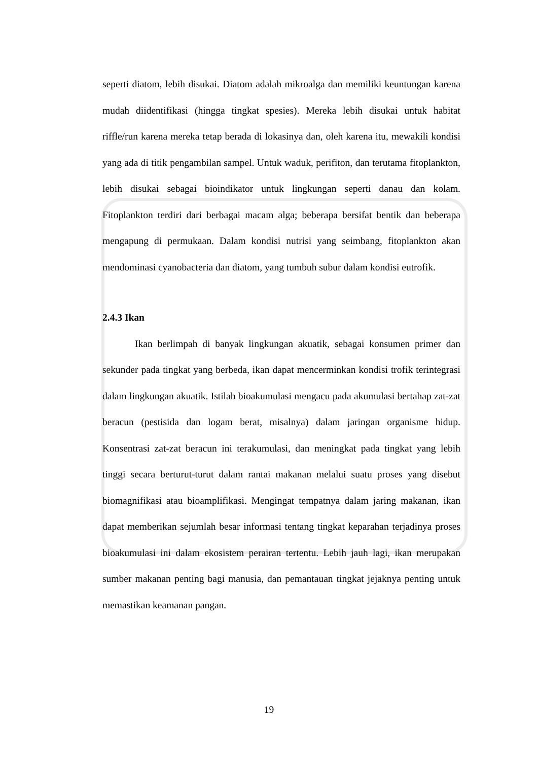seperti diatom, lebih disukai. Diatom adalah mikroalga dan memiliki keuntungan karena mudah diidentifikasi (hingga tingkat spesies). Mereka lebih disukai untuk habitat riffle/run karena mereka tetap berada di lokasinya dan, oleh karena itu, mewakili kondisi yang ada di titik pengambilan sampel. Untuk waduk, perifiton, dan terutama fitoplankton, lebih disukai sebagai bioindikator untuk lingkungan seperti danau dan kolam. Fitoplankton terdiri dari berbagai macam alga; beberapa bersifat bentik dan beberapa mengapung di permukaan. Dalam kondisi nutrisi yang seimbang, fitoplankton akan mendominasi cyanobacteria dan diatom, yang tumbuh subur dalam kondisi eutrofik.
2.4.3 Ikan
Ikan berlimpah di banyak lingkungan akuatik, sebagai konsumen primer dan sekunder pada tingkat yang berbeda, ikan dapat mencerminkan kondisi trofik terintegrasi dalam lingkungan akuatik. Istilah bioakumulasi mengacu pada akumulasi bertahap zat-zat beracun (pestisida dan logam berat, misalnya) dalam jaringan organisme hidup. Konsentrasi zat-zat beracun ini terakumulasi, dan meningkat pada tingkat yang lebih tinggi secara berturut-turut dalam rantai makanan melalui suatu proses yang disebut biomagnifikasi atau bioamplifikasi. Mengingat tempatnya dalam jaring makanan, ikan dapat memberikan sejumlah besar informasi tentang tingkat keparahan terjadinya proses bioakumulasi ini dalam ekosistem perairan tertentu. Lebih jauh lagi, ikan merupakan sumber makanan penting bagi manusia, dan pemantauan tingkat jejaknya penting untuk memastikan keamanan pangan.
19